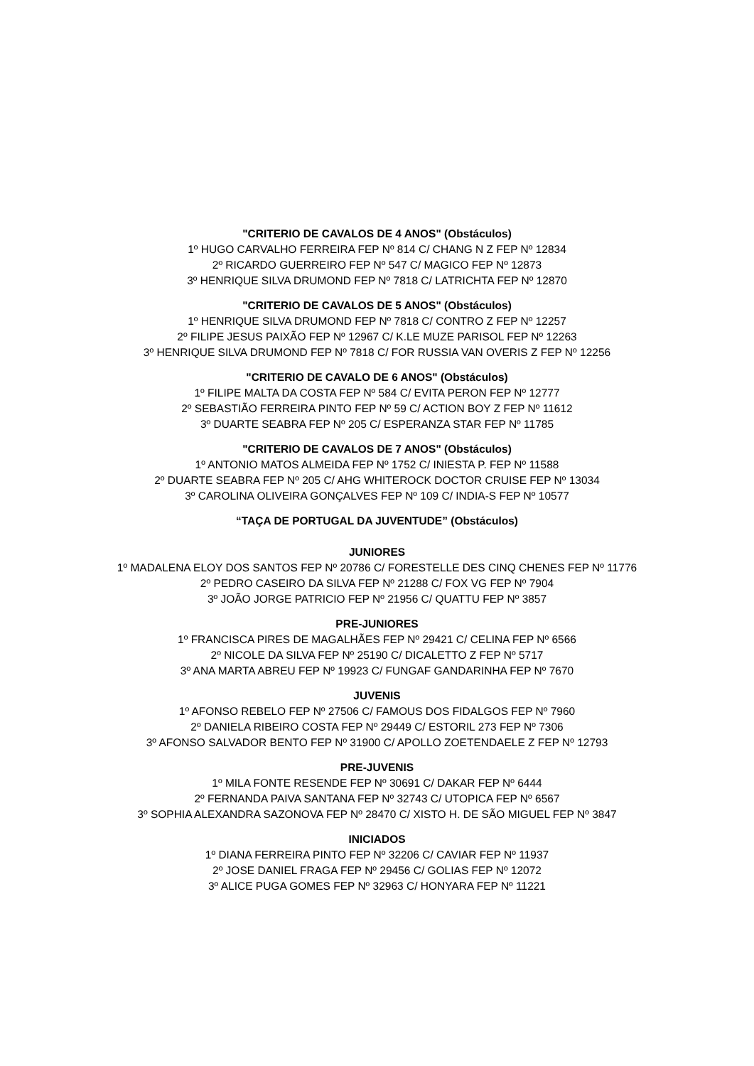"CRITERIO DE CAVALOS DE 4 ANOS" (Obstáculos)
1º HUGO CARVALHO FERREIRA FEP Nº 814 C/ CHANG N Z FEP Nº 12834
2º RICARDO GUERREIRO FEP Nº 547 C/ MAGICO FEP Nº 12873
3º HENRIQUE SILVA DRUMOND FEP Nº 7818 C/ LATRICHTA FEP Nº 12870
"CRITERIO DE CAVALOS DE 5 ANOS" (Obstáculos)
1º HENRIQUE SILVA DRUMOND FEP Nº 7818 C/ CONTRO Z FEP Nº 12257
2º FILIPE JESUS PAIXÃO FEP Nº 12967 C/ K.LE MUZE PARISOL FEP Nº 12263
3º HENRIQUE SILVA DRUMOND FEP Nº 7818 C/ FOR RUSSIA VAN OVERIS Z FEP Nº 12256
"CRITERIO DE CAVALO DE 6 ANOS" (Obstáculos)
1º FILIPE MALTA DA COSTA FEP Nº 584 C/ EVITA PERON FEP Nº 12777
2º SEBASTIÃO FERREIRA PINTO FEP Nº 59 C/ ACTION BOY Z FEP Nº 11612
3º DUARTE SEABRA FEP Nº 205 C/ ESPERANZA STAR FEP Nº 11785
"CRITERIO DE CAVALOS DE 7 ANOS" (Obstáculos)
1º ANTONIO MATOS ALMEIDA FEP Nº 1752 C/ INIESTA P. FEP Nº 11588
2º DUARTE SEABRA FEP Nº 205 C/ AHG WHITEROCK DOCTOR CRUISE FEP Nº 13034
3º CAROLINA OLIVEIRA GONÇALVES FEP Nº 109 C/ INDIA-S FEP Nº 10577
“TAÇA DE PORTUGAL DA JUVENTUDE” (Obstáculos)
JUNIORES
1º MADALENA ELOY DOS SANTOS FEP Nº 20786 C/ FORESTELLE DES CINQ CHENES FEP Nº 11776
2º PEDRO CASEIRO DA SILVA FEP Nº 21288 C/ FOX VG FEP Nº 7904
3º JOÃO JORGE PATRICIO FEP Nº 21956 C/ QUATTU FEP Nº 3857
PRE-JUNIORES
1º FRANCISCA PIRES DE MAGALHÃES FEP Nº 29421 C/ CELINA FEP Nº 6566
2º NICOLE DA SILVA FEP Nº 25190 C/ DICALETTO Z FEP Nº 5717
3º ANA MARTA ABREU FEP Nº 19923 C/ FUNGAF GANDARINHA FEP Nº 7670
JUVENIS
1º AFONSO REBELO FEP Nº 27506 C/ FAMOUS DOS FIDALGOS FEP Nº 7960
2º DANIELA RIBEIRO COSTA FEP Nº 29449 C/ ESTORIL 273 FEP Nº 7306
3º AFONSO SALVADOR BENTO FEP Nº 31900 C/ APOLLO ZOETENDAELE Z FEP Nº 12793
PRE-JUVENIS
1º MILA FONTE RESENDE FEP Nº 30691 C/ DAKAR FEP Nº 6444
2º FERNANDA PAIVA SANTANA FEP Nº 32743 C/ UTOPICA FEP Nº 6567
3º SOPHIA ALEXANDRA SAZONOVA FEP Nº 28470 C/ XISTO H. DE SÃO MIGUEL FEP Nº 3847
INICIADOS
1º DIANA FERREIRA PINTO FEP Nº 32206 C/ CAVIAR FEP Nº 11937
2º JOSE DANIEL FRAGA FEP Nº 29456 C/ GOLIAS FEP Nº 12072
3º ALICE PUGA GOMES FEP Nº 32963 C/ HONYARA FEP Nº 11221